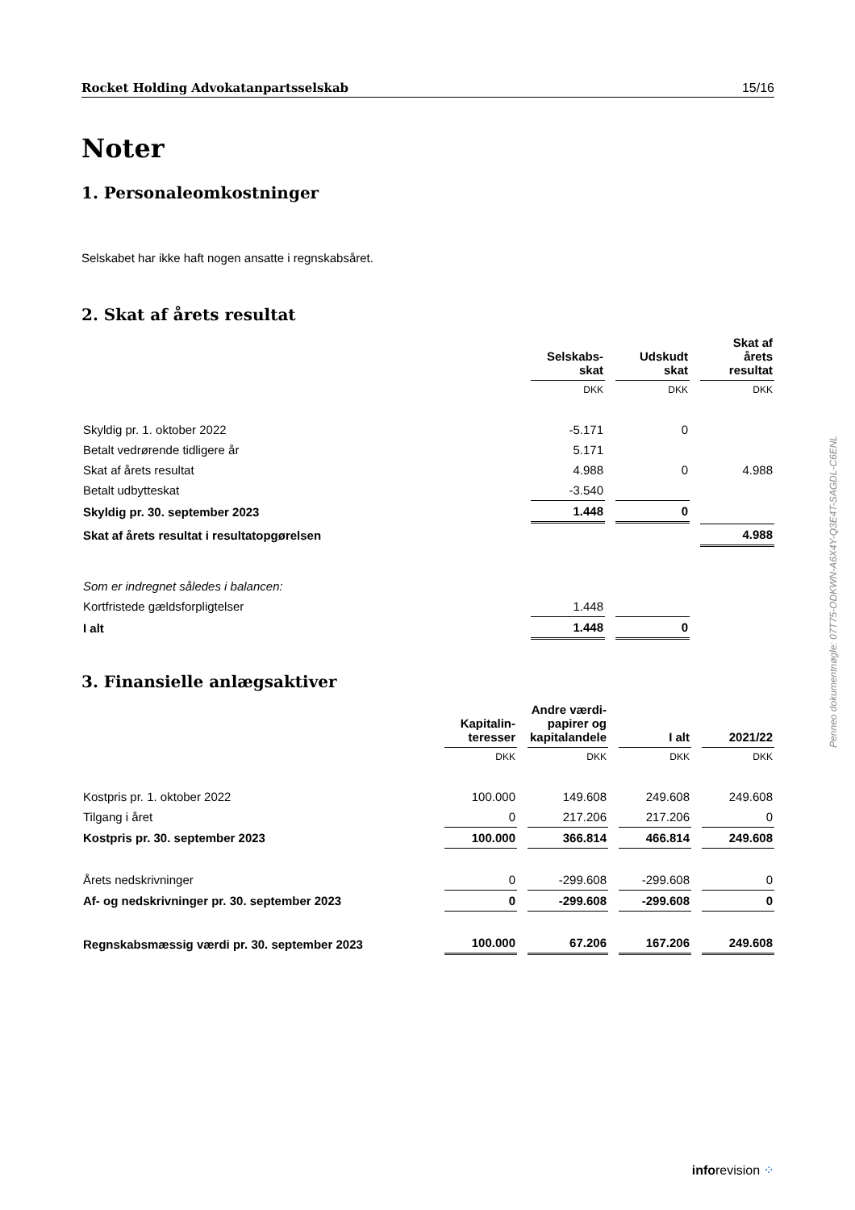Rocket Holding Advokatanpartsselskab 15/16
Noter
1. Personaleomkostninger
Selskabet har ikke haft nogen ansatte i regnskabsåret.
2. Skat af årets resultat
| | Selskabs- skat | Udskudt skat | Skat af årets resultat |
| --- | --- | --- | --- |
| | DKK | DKK | DKK |
| Skyldig pr. 1. oktober 2022 | -5.171 | 0 | |
| Betalt vedrørende tidligere år | 5.171 | | |
| Skat af årets resultat | 4.988 | 0 | 4.988 |
| Betalt udbytteskat | -3.540 | | |
| Skyldig pr. 30. september 2023 | 1.448 | 0 | |
| Skat af årets resultat i resultatopgørelsen | | | 4.988 |
| Som er indregnet således i balancen: | | | |
| Kortfristede gældsforpligtelser | 1.448 | | |
| I alt | 1.448 | 0 | |
3. Finansielle anlægsaktiver
| | Kapitalin- teresser | Andre værdi- papirer og kapitalandele | I alt | 2021/22 |
| --- | --- | --- | --- | --- |
| | DKK | DKK | DKK | DKK |
| Kostpris pr. 1. oktober 2022 | 100.000 | 149.608 | 249.608 | 249.608 |
| Tilgang i året | 0 | 217.206 | 217.206 | 0 |
| Kostpris pr. 30. september 2023 | 100.000 | 366.814 | 466.814 | 249.608 |
| Årets nedskrivninger | 0 | -299.608 | -299.608 | 0 |
| Af- og nedskrivninger pr. 30. september 2023 | 0 | -299.608 | -299.608 | 0 |
| Regnskabsmæssig værdi pr. 30. september 2023 | 100.000 | 67.206 | 167.206 | 249.608 |
Penneo dokumentnøgle: 07T75-ODKWN-A6X4Y-Q3E4T-SAGDL-C6ENL
inforevision ⁘